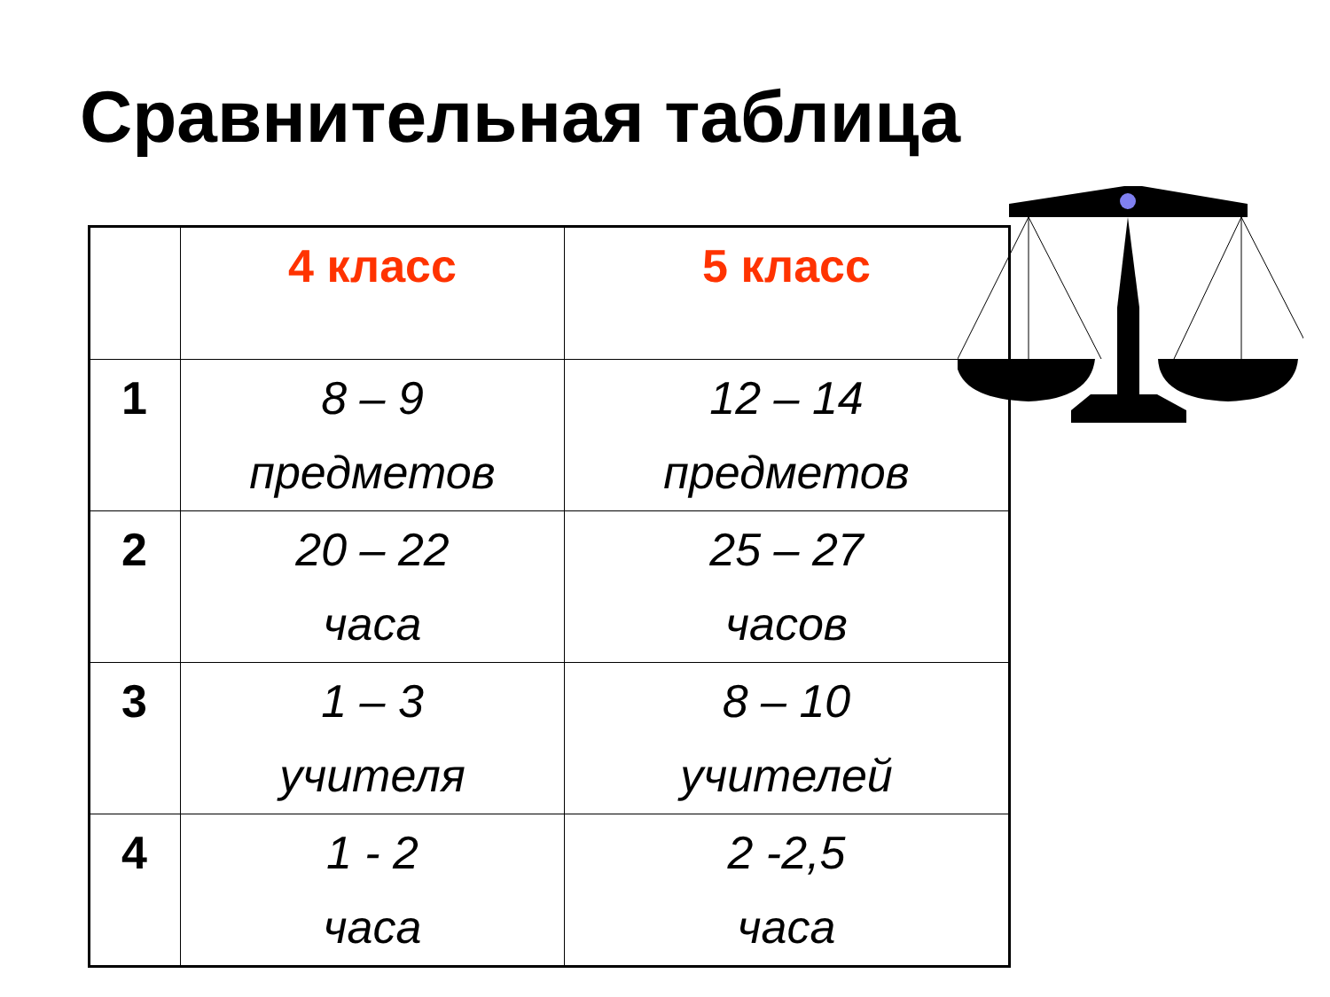Сравнительная таблица
| | 4 класс | 5 класс |
| --- | --- | --- |
| 1 | 8 – 9 предметов | 12 – 14 предметов |
| 2 | 20 – 22 часа | 25 – 27 часов |
| 3 | 1 – 3 учителя | 8 – 10 учителей |
| 4 | 1 - 2 часа | 2 -2,5 часа |